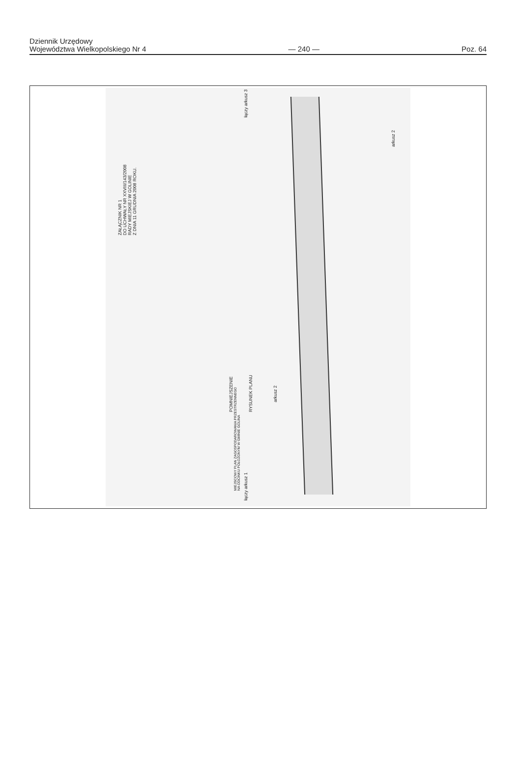Dziennik Urzędowy
Województwa Wielkopolskiego Nr 4
— 240 —
Poz. 64
ZAŁĄCZNIK NR 1
DO UCHWAŁY NR XXVIII/143/2008
RADY MIEJSKIEJ W GOLINIE
Z DNIA 11 GRUDNIA 2008 ROKU.
MIEJSCOWY PLAN ZAGOSPODAROWANIA PRZESTRZENNEGO
NA ODCINKU POŁOŻONYM W GMINIE GOLINA
POMNIEJSZENIE RYSUNEK PLANU
arkusz 2
arkusz 2
łączy arkusz 1
łączy arkusz 3